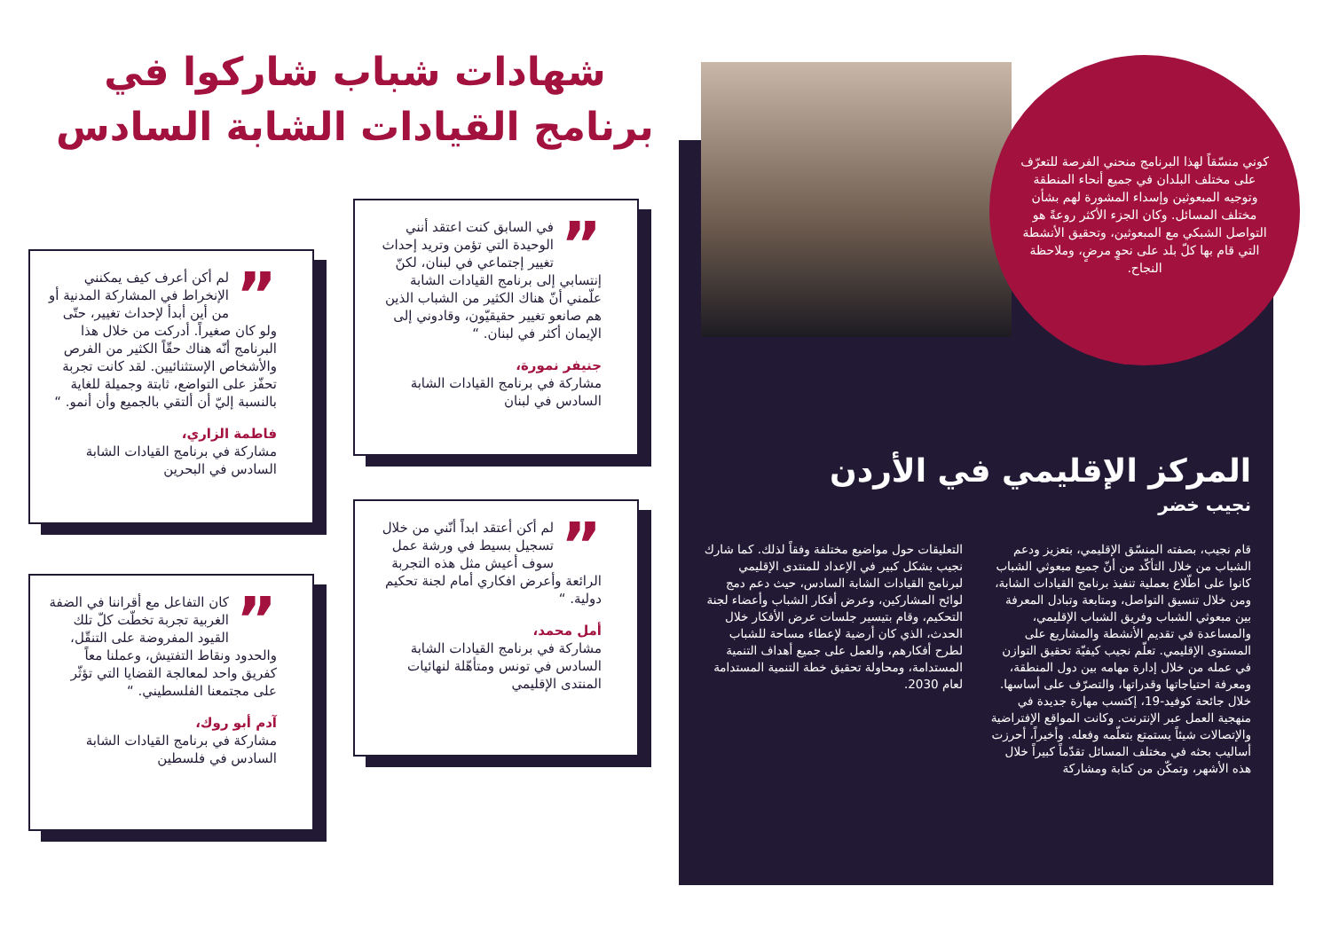شهادات شباب شاركوا في
برنامج القيادات الشابة السادس
” في السابق كنت اعتقد أنني الوحيدة التي تؤمن وتريد إحداث تغيير إجتماعي في لبنان، لكنّ إنتسابي إلى برنامج القيادات الشابة علّمني أنّ هناك الكثير من الشباب الذين هم صانعو تغيير حقيقيّون، وقادوني إلى الإيمان أكثر في لبنان. “
جنيفر نمورة،
مشاركة في برنامج القيادات الشابة السادس في لبنان
” لم أكن أعرف كيف يمكنني الإنخراط في المشاركة المدنية أو من أين أبدأ لإحداث تغيير، حتّى ولو كان صغيراً. أدركت من خلال هذا البرنامج أنّه هناك حقّاً الكثير من الفرص والأشخاص الإستثنائيين. لقد كانت تجربة تحفّز على التواضع، ثابتة وجميلة للغاية بالنسبة إليّ أن ألتقي بالجميع وأن أنمو. “
فاطمة الزاري،
مشاركة في برنامج القيادات الشابة السادس في البحرين
” لم أكن أعتقد ابداً أنّني من خلال تسجيل بسيط في ورشة عمل سوف أعيش مثل هذه التجربة الرائعة وأعرض افكاري أمام لجنة تحكيم دولية. “
أمل محمد،
مشاركة في برنامج القيادات الشابة السادس في تونس ومتأهّلة لنهائيات المنتدى الإقليمي
” كان التفاعل مع أقراننا في الضفة الغربية تجربة تخطّت كلّ تلك القيود المفروضة على التنقّل، والحدود ونقاط التفتيش، وعملنا معاً كفريق واحد لمعالجة القضايا التي تؤثّر على مجتمعنا الفلسطيني. “
آدم أبو روك،
مشاركة في برنامج القيادات الشابة السادس في فلسطين
كوني منسّقاً لهذا البرنامج منحني الفرصة للتعرّف على مختلف البلدان في جميع أنحاء المنطقة وتوجيه المبعوثين وإسداء المشورة لهم بشأن مختلف المسائل. وكان الجزء الأكثر روعةً هو التواصل الشبكي مع المبعوثين، وتحقيق الأنشطة التي قام بها كلّ بلد على نحوٍ مرضٍ، وملاحظة النجاح.
المركز الإقليمي في الأردن
نجيب خضر
قام نجيب، بصفته المنسّق الإقليمي، بتعزيز ودعم الشباب من خلال التأكّد من أنّ جميع مبعوثي الشباب كانوا على اطّلاع بعملية تنفيذ برنامج القيادات الشابة، ومن خلال تنسيق التواصل، ومتابعة وتبادل المعرفة بين مبعوثي الشباب وفريق الشباب الإقليمي، والمساعدة في تقديم الأنشطة والمشاريع على المستوى الإقليمي. تعلّم نجيب كيفيّة تحقيق التوازن في عمله من خلال إدارة مهامه بين دول المنطقة، ومعرفة احتياجاتها وقدراتها، والتصرّف على أساسها. خلال جائحة كوفيد-19، إكتسب مهارة جديدة في منهجية العمل عبر الإنترنت. وكانت المواقع الإفتراضية والإتصالات شيئاً يستمتع بتعلّمه وفعله. وأخيراً، أحرزت أساليب بحثه في مختلف المسائل تقدّماً كبيراً خلال هذه الأشهر، وتمكّن من كتابة ومشاركة
التعليقات حول مواضيع مختلفة وفقاً لذلك. كما شارك نجيب بشكل كبير في الإعداد للمنتدى الإقليمي لبرنامج القيادات الشابة السادس، حيث دعم دمج لوائح المشاركين، وعرض أفكار الشباب وأعضاء لجنة التحكيم، وقام بتيسير جلسات عرض الأفكار خلال الحدث، الذي كان أرضية لإعطاء مساحة للشباب لطرح أفكارهم، والعمل على جميع أهداف التنمية المستدامة، ومحاولة تحقيق خطة التنمية المستدامة لعام 2030.